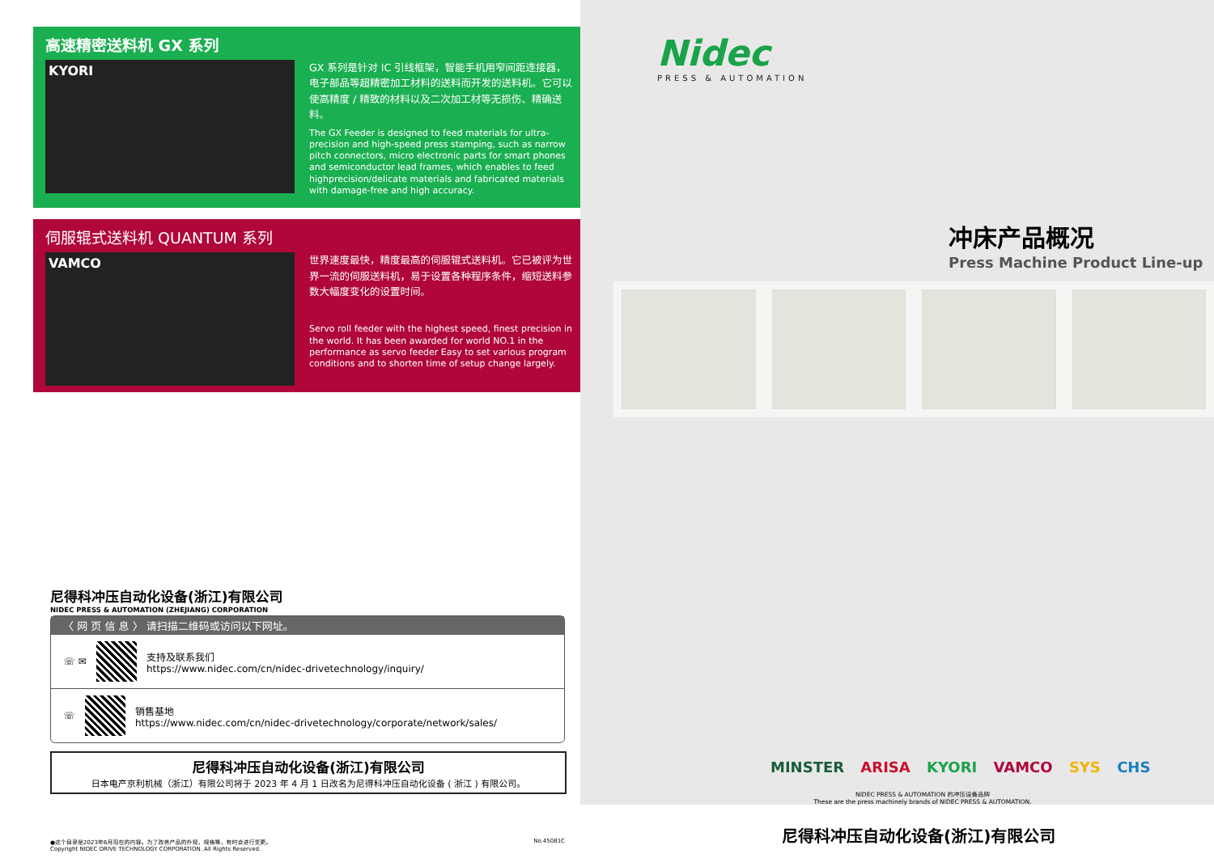高速精密送料机 GX 系列
KYORI
GX 系列是针对 IC 引线框架，智能手机用窄间距连接器，电子部品等超精密加工材料的送料而开发的送料机。它可以使高精度 / 精致的材料以及二次加工材等无损伤、精确送料。
The GX Feeder is designed to feed materials for ultra-precision and high-speed press stamping, such as narrow pitch connectors, micro electronic parts for smart phones and semiconductor lead frames, which enables to feed highprecision/delicate materials and fabricated materials with damage-free and high accuracy.
伺服辊式送料机 QUANTUM 系列
VAMCO
世界速度最快，精度最高的伺服辊式送料机。它已被评为世界一流的伺服送料机，易于设置各种程序条件，缩短送料参数大幅度变化的设置时间。
Servo roll feeder with the highest speed, finest precision in the world. It has been awarded for world NO.1 in the performance as servo feeder Easy to set various program conditions and to shorten time of setup change largely.
Nidec
PRESS & AUTOMATION
冲床产品概况
Press Machine Product Line-up
MINSTER ARISA KYORI VAMCO SYS CHS
NIDEC PRESS & AUTOMATION 的冲压设备品牌
These are the press machinely brands of NIDEC PRESS & AUTOMATION.
尼得科冲压自动化设备(浙江)有限公司
尼得科冲压自动化设备(浙江)有限公司
NIDEC PRESS & AUTOMATION (ZHEJIANG) CORPORATION
〈 网 页 信 息 〉 请扫描二维码或访问以下网址。
☏ ✉
支持及联系我们
https://www.nidec.com/cn/nidec-drivetechnology/inquiry/
☏
销售基地
https://www.nidec.com/cn/nidec-drivetechnology/corporate/network/sales/
尼得科冲压自动化设备(浙江)有限公司
日本电产京利机械（浙江）有限公司将于 2023 年 4 月 1 日改名为尼得科冲压自动化设备 ( 浙江 ) 有限公司。
●这个目录是2023年6月现在的内容。为了改善产品的外观，规格等，有时会进行变更。 No.45081C
Copyright NIDEC DRIVE TECHNOLOGY CORPORATION. All Rights Reserved.